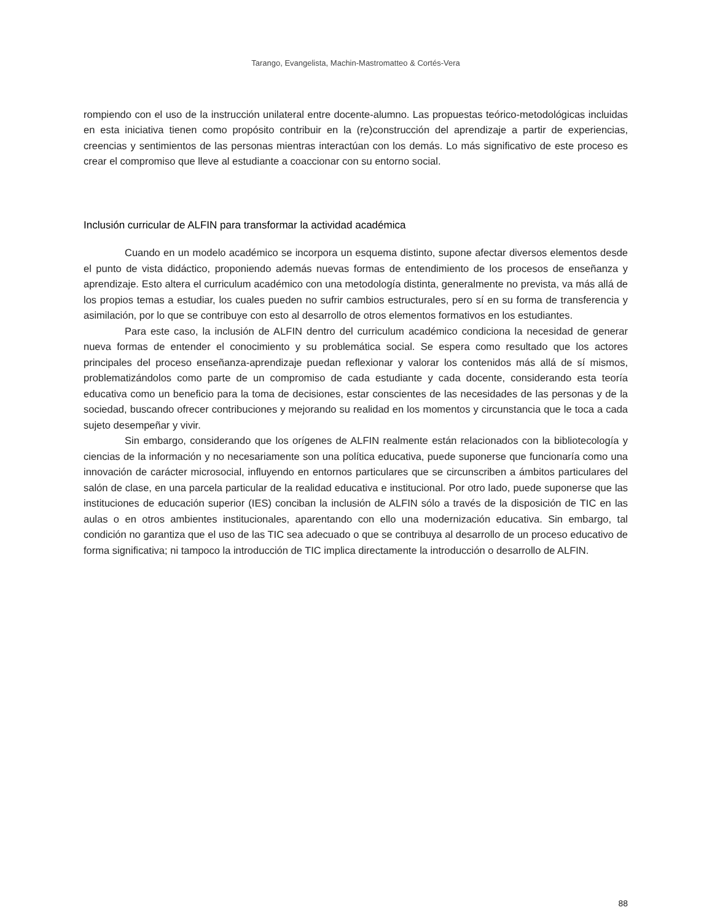Tarango, Evangelista, Machin-Mastromatteo & Cortés-Vera
rompiendo con el uso de la instrucción unilateral entre docente-alumno. Las propuestas teórico-metodológicas incluidas en esta iniciativa tienen como propósito contribuir en la (re)construcción del aprendizaje a partir de experiencias, creencias y sentimientos de las personas mientras interactúan con los demás. Lo más significativo de este proceso es crear el compromiso que lleve al estudiante a coaccionar con su entorno social.
Inclusión curricular de ALFIN para transformar la actividad académica
Cuando en un modelo académico se incorpora un esquema distinto, supone afectar diversos elementos desde el punto de vista didáctico, proponiendo además nuevas formas de entendimiento de los procesos de enseñanza y aprendizaje. Esto altera el curriculum académico con una metodología distinta, generalmente no prevista, va más allá de los propios temas a estudiar, los cuales pueden no sufrir cambios estructurales, pero sí en su forma de transferencia y asimilación, por lo que se contribuye con esto al desarrollo de otros elementos formativos en los estudiantes.
Para este caso, la inclusión de ALFIN dentro del curriculum académico condiciona la necesidad de generar nueva formas de entender el conocimiento y su problemática social. Se espera como resultado que los actores principales del proceso enseñanza-aprendizaje puedan reflexionar y valorar los contenidos más allá de sí mismos, problematizándolos como parte de un compromiso de cada estudiante y cada docente, considerando esta teoría educativa como un beneficio para la toma de decisiones, estar conscientes de las necesidades de las personas y de la sociedad, buscando ofrecer contribuciones y mejorando su realidad en los momentos y circunstancia que le toca a cada sujeto desempeñar y vivir.
Sin embargo, considerando que los orígenes de ALFIN realmente están relacionados con la bibliotecología y ciencias de la información y no necesariamente son una política educativa, puede suponerse que funcionaría como una innovación de carácter microsocial, influyendo en entornos particulares que se circunscriben a ámbitos particulares del salón de clase, en una parcela particular de la realidad educativa e institucional. Por otro lado, puede suponerse que las instituciones de educación superior (IES) conciban la inclusión de ALFIN sólo a través de la disposición de TIC en las aulas o en otros ambientes institucionales, aparentando con ello una modernización educativa. Sin embargo, tal condición no garantiza que el uso de las TIC sea adecuado o que se contribuya al desarrollo de un proceso educativo de forma significativa; ni tampoco la introducción de TIC implica directamente la introducción o desarrollo de ALFIN.
88